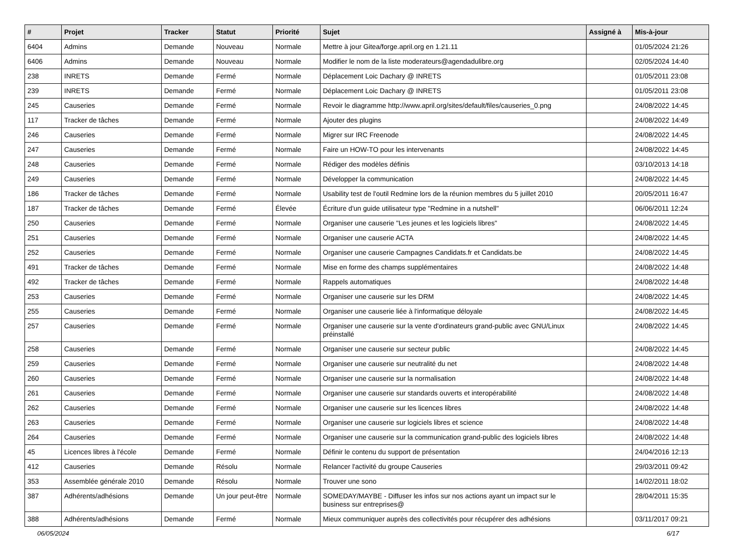| # | Projet | Tracker | Statut | Priorité | Sujet | Assigné à | Mis-à-jour |
| --- | --- | --- | --- | --- | --- | --- | --- |
| 6404 | Admins | Demande | Nouveau | Normale | Mettre à jour Gitea/forge.april.org en 1.21.11 | | 01/05/2024 21:26 |
| 6406 | Admins | Demande | Nouveau | Normale | Modifier le nom de la liste moderateurs@agendadulibre.org | | 02/05/2024 14:40 |
| 238 | INRETS | Demande | Fermé | Normale | Déplacement Loic Dachary @ INRETS | | 01/05/2011 23:08 |
| 239 | INRETS | Demande | Fermé | Normale | Déplacement Loic Dachary @ INRETS | | 01/05/2011 23:08 |
| 245 | Causeries | Demande | Fermé | Normale | Revoir le diagramme http://www.april.org/sites/default/files/causeries_0.png | | 24/08/2022 14:45 |
| 117 | Tracker de tâches | Demande | Fermé | Normale | Ajouter des plugins | | 24/08/2022 14:49 |
| 246 | Causeries | Demande | Fermé | Normale | Migrer sur IRC Freenode | | 24/08/2022 14:45 |
| 247 | Causeries | Demande | Fermé | Normale | Faire un HOW-TO pour les intervenants | | 24/08/2022 14:45 |
| 248 | Causeries | Demande | Fermé | Normale | Rédiger des modèles définis | | 03/10/2013 14:18 |
| 249 | Causeries | Demande | Fermé | Normale | Développer la communication | | 24/08/2022 14:45 |
| 186 | Tracker de tâches | Demande | Fermé | Normale | Usability test de l'outil Redmine lors de la réunion membres du 5 juillet 2010 | | 20/05/2011 16:47 |
| 187 | Tracker de tâches | Demande | Fermé | Élevée | Écriture d'un guide utilisateur type "Redmine in a nutshell" | | 06/06/2011 12:24 |
| 250 | Causeries | Demande | Fermé | Normale | Organiser une causerie "Les jeunes et les logiciels libres" | | 24/08/2022 14:45 |
| 251 | Causeries | Demande | Fermé | Normale | Organiser une causerie ACTA | | 24/08/2022 14:45 |
| 252 | Causeries | Demande | Fermé | Normale | Organiser une causerie Campagnes Candidats.fr et Candidats.be | | 24/08/2022 14:45 |
| 491 | Tracker de tâches | Demande | Fermé | Normale | Mise en forme des champs supplémentaires | | 24/08/2022 14:48 |
| 492 | Tracker de tâches | Demande | Fermé | Normale | Rappels automatiques | | 24/08/2022 14:48 |
| 253 | Causeries | Demande | Fermé | Normale | Organiser une causerie sur les DRM | | 24/08/2022 14:45 |
| 255 | Causeries | Demande | Fermé | Normale | Organiser une causerie liée à l'informatique déloyale | | 24/08/2022 14:45 |
| 257 | Causeries | Demande | Fermé | Normale | Organiser une causerie sur la vente d'ordinateurs grand-public avec GNU/Linux préinstallé | | 24/08/2022 14:45 |
| 258 | Causeries | Demande | Fermé | Normale | Organiser une causerie sur secteur public | | 24/08/2022 14:45 |
| 259 | Causeries | Demande | Fermé | Normale | Organiser une causerie sur neutralité du net | | 24/08/2022 14:48 |
| 260 | Causeries | Demande | Fermé | Normale | Organiser une causerie sur la normalisation | | 24/08/2022 14:48 |
| 261 | Causeries | Demande | Fermé | Normale | Organiser une causerie sur standards ouverts et interopérabilité | | 24/08/2022 14:48 |
| 262 | Causeries | Demande | Fermé | Normale | Organiser une causerie sur les licences libres | | 24/08/2022 14:48 |
| 263 | Causeries | Demande | Fermé | Normale | Organiser une causerie sur logiciels libres et science | | 24/08/2022 14:48 |
| 264 | Causeries | Demande | Fermé | Normale | Organiser une causerie sur la communication grand-public des logiciels libres | | 24/08/2022 14:48 |
| 45 | Licences libres à l'école | Demande | Fermé | Normale | Définir le contenu du support de présentation | | 24/04/2016 12:13 |
| 412 | Causeries | Demande | Résolu | Normale | Relancer l'activité du groupe Causeries | | 29/03/2011 09:42 |
| 353 | Assemblée générale 2010 | Demande | Résolu | Normale | Trouver une sono | | 14/02/2011 18:02 |
| 387 | Adhérents/adhésions | Demande | Un jour peut-être | Normale | SOMEDAY/MAYBE - Diffuser les infos sur nos actions ayant un impact sur le business sur entreprises@ | | 28/04/2011 15:35 |
| 388 | Adhérents/adhésions | Demande | Fermé | Normale | Mieux communiquer auprès des collectivités pour récupérer des adhésions | | 03/11/2017 09:21 |
06/05/2024 6/17